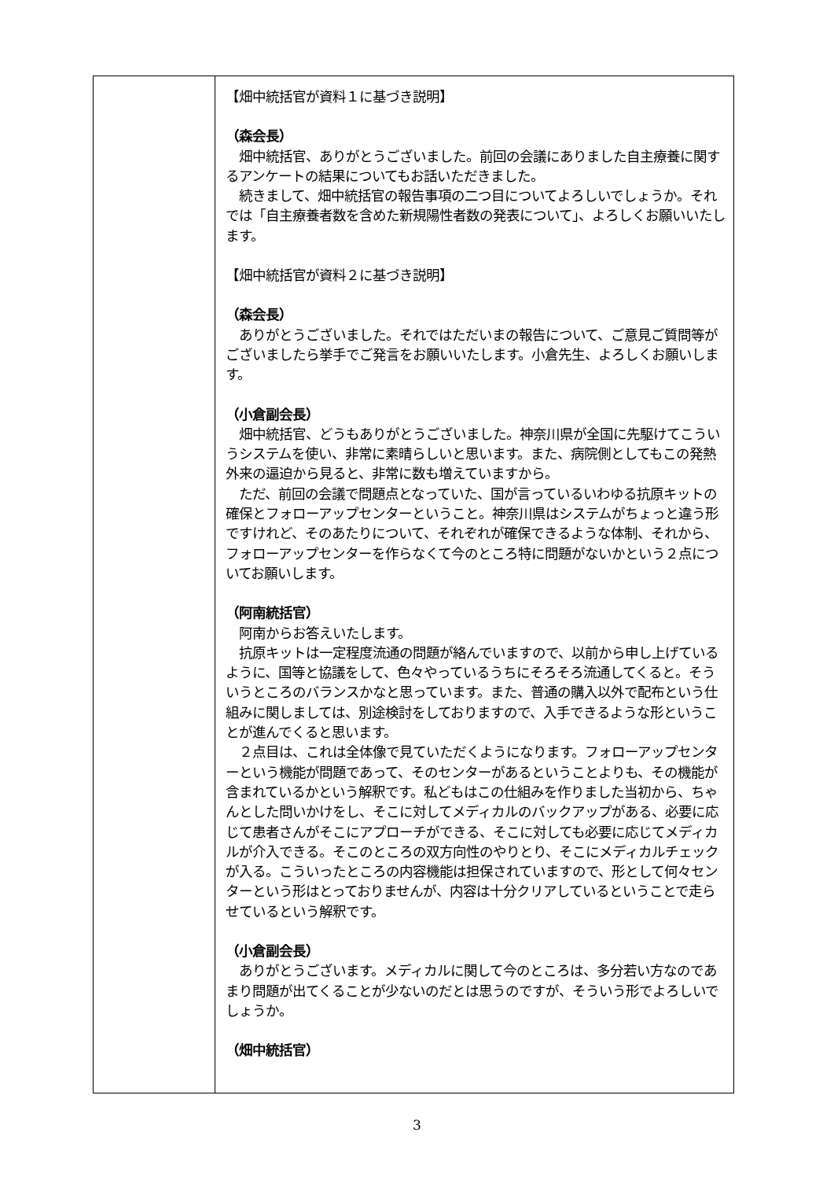| | 【畑中統括官が資料１に基づき説明】 （森会長） 畑中統括官、ありがとうございました。前回の会議にありました自主療養に関するアンケートの結果についてもお話いただきました。 続きまして、畑中統括官の報告事項の二つ目についてよろしいでしょうか。それでは「自主療養者数を含めた新規陽性者数の発表について」、よろしくお願いいたします。 【畑中統括官が資料２に基づき説明】 （森会長） ありがとうございました。それではただいまの報告について、ご意見ご質問等がございましたら挙手でご発言をお願いいたします。小倉先生、よろしくお願いします。 （小倉副会長） 畑中統括官、どうもありがとうございました。神奈川県が全国に先駆けてこういうシステムを使い、非常に素晴らしいと思います。また、病院側としてもこの発熱外来の逼迫から見ると、非常に数も増えていますから。 ただ、前回の会議で問題点となっていた、国が言っているいわゆる抗原キットの確保とフォローアップセンターということ。神奈川県はシステムがちょっと違う形ですけれど、そのあたりについて、それぞれが確保できるような体制、それから、フォローアップセンターを作らなくて今のところ特に問題がないかという２点についてお願いします。 （阿南統括官） 阿南からお答えいたします。 抗原キットは一定程度流通の問題が絡んでいますので、以前から申し上げているように、国等と協議をして、色々やっているうちにそろそろ流通してくると。そういうところのバランスかなと思っています。また、普通の購入以外で配布という仕組みに関しましては、別途検討をしておりますので、入手できるような形ということが進んでくると思います。 ２点目は、これは全体像で見ていただくようになります。フォローアップセンターという機能が問題であって、そのセンターがあるということよりも、その機能が含まれているかという解釈です。私どもはこの仕組みを作りました当初から、ちゃんとした問いかけをし、そこに対してメディカルのバックアップがある、必要に応じて患者さんがそこにアプローチができる、そこに対しても必要に応じてメディカルが介入できる。そこのところの双方向性のやりとり、そこにメディカルチェックが入る。こういったところの内容機能は担保されていますので、形として何々センターという形はとっておりませんが、内容は十分クリアしているということで走らせているという解釈です。 （小倉副会長） ありがとうございます。メディカルに関して今のところは、多分若い方なのであまり問題が出てくることが少ないのだとは思うのですが、そういう形でよろしいでしょうか。 （畑中統括官） |
3